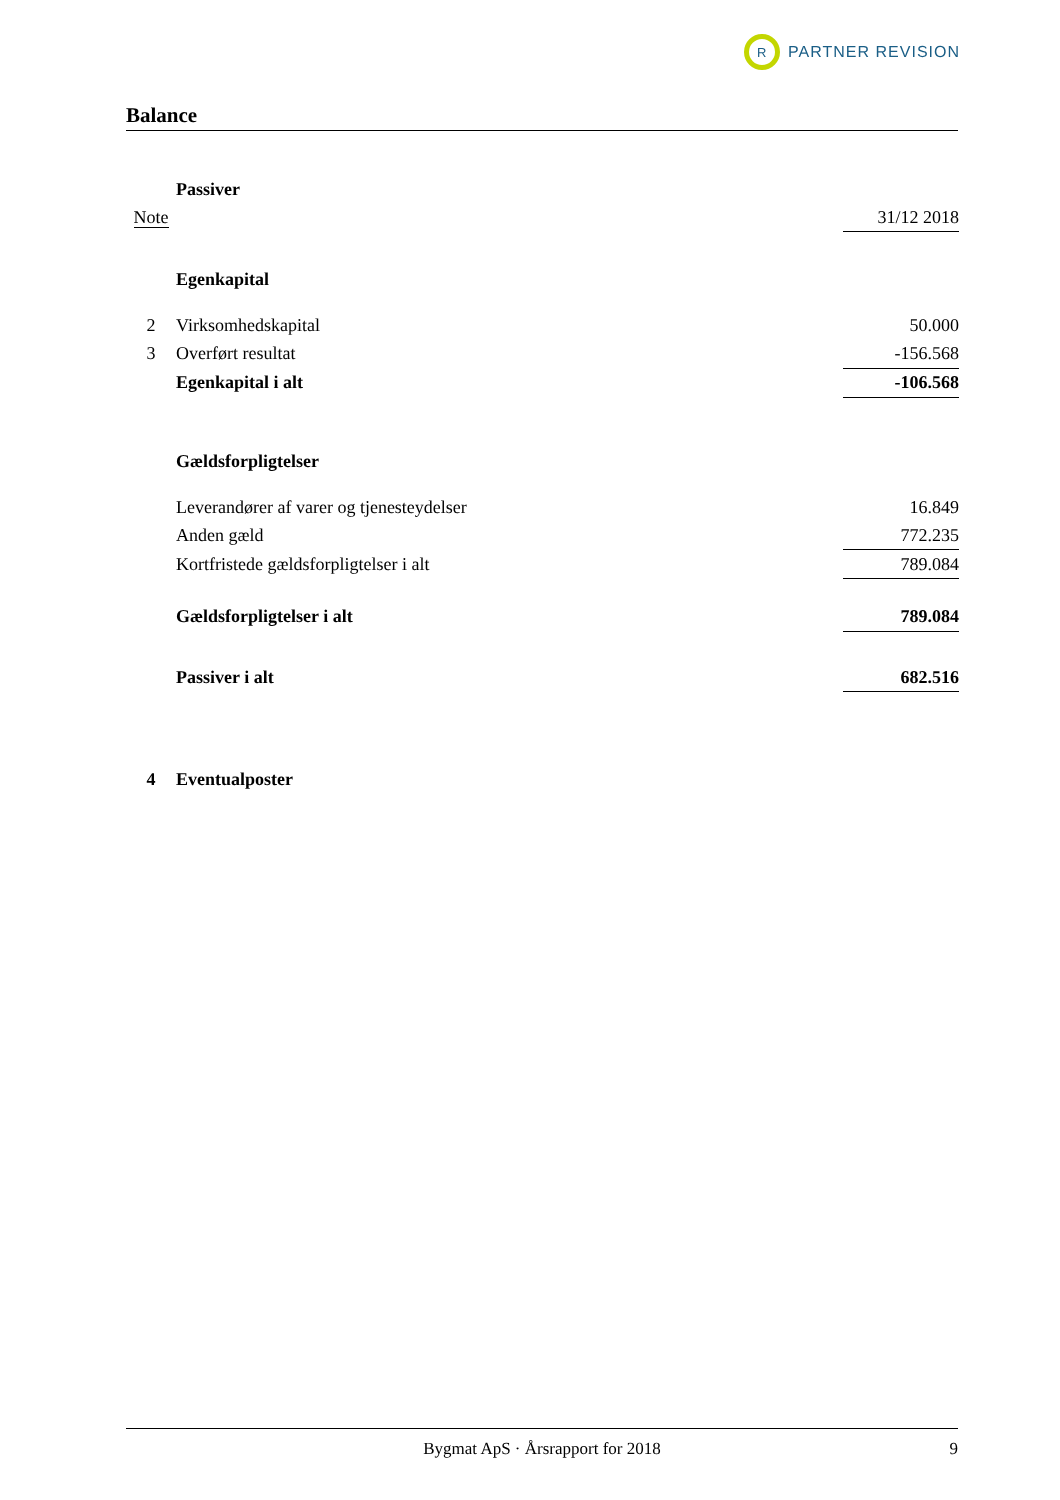R
PARTNER REVISION
Balance
| | Passiver | |
| Note | | 31/12 2018 |
| | Egenkapital | |
| 2 | Virksomhedskapital | 50.000 |
| 3 | Overført resultat | -156.568 |
| | Egenkapital i alt | -106.568 |
| | Gældsforpligtelser | |
| | Leverandører af varer og tjenesteydelser | 16.849 |
| | Anden gæld | 772.235 |
| | Kortfristede gældsforpligtelser i alt | 789.084 |
| | Gældsforpligtelser i alt | 789.084 |
| | Passiver i alt | 682.516 |
| 4 | Eventualposter | |
Bygmat ApS · Årsrapport for 2018 9